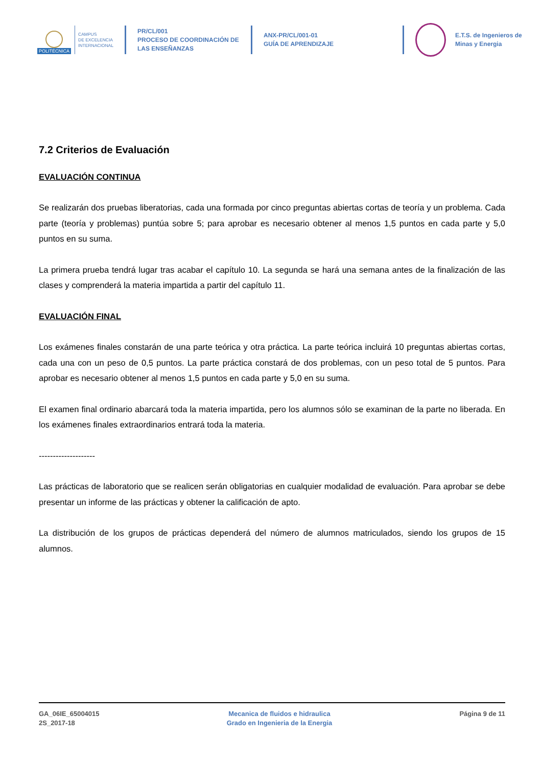POLITÉCNICA
CAMPUS
DE EXCELENCIA
INTERNACIONAL
PR/CL/001
PROCESO DE COORDINACIÓN DE
LAS ENSEÑANZAS
ANX-PR/CL/001-01
GUÍA DE APRENDIZAJE
E.T.S. de Ingenieros de
Minas y Energia
7.2 Criterios de Evaluación
EVALUACIÓN CONTINUA
Se realizarán dos pruebas liberatorias, cada una formada por cinco preguntas abiertas cortas de teoría y un problema. Cada parte (teoría y problemas) puntúa sobre 5; para aprobar es necesario obtener al menos 1,5 puntos en cada parte y 5,0 puntos en su suma.
La primera prueba tendrá lugar tras acabar el capítulo 10. La segunda se hará una semana antes de la finalización de las clases y comprenderá la materia impartida a partir del capítulo 11.
EVALUACIÓN FINAL
Los exámenes finales constarán de una parte teórica y otra práctica. La parte teórica incluirá 10 preguntas abiertas cortas, cada una con un peso de 0,5 puntos. La parte práctica constará de dos problemas, con un peso total de 5 puntos. Para aprobar es necesario obtener al menos 1,5 puntos en cada parte y 5,0 en su suma.
El examen final ordinario abarcará toda la materia impartida, pero los alumnos sólo se examinan de la parte no liberada. En los exámenes finales extraordinarios entrará toda la materia.
--------------------
Las prácticas de laboratorio que se realicen serán obligatorias en cualquier modalidad de evaluación. Para aprobar se debe presentar un informe de las prácticas y obtener la calificación de apto.
La distribución de los grupos de prácticas dependerá del número de alumnos matriculados, siendo los grupos de 15 alumnos.
GA_06IE_65004015
2S_2017-18
Mecanica de fluidos e hidraulica
Grado en Ingenieria de la Energia
Página 9 de 11